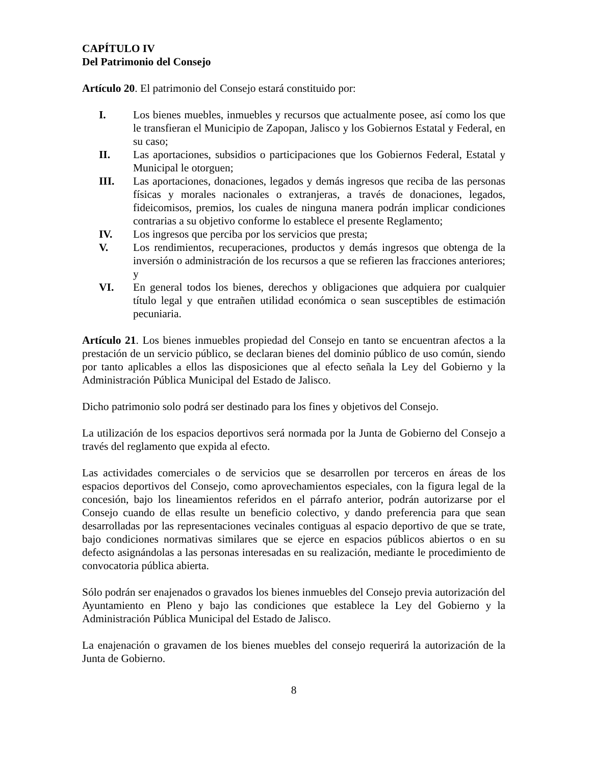CAPÍTULO IV
Del Patrimonio del Consejo
Artículo 20. El patrimonio del Consejo estará constituido por:
I. Los bienes muebles, inmuebles y recursos que actualmente posee, así como los que le transfieran el Municipio de Zapopan, Jalisco y los Gobiernos Estatal y Federal, en su caso;
II. Las aportaciones, subsidios o participaciones que los Gobiernos Federal, Estatal y Municipal le otorguen;
III. Las aportaciones, donaciones, legados y demás ingresos que reciba de las personas físicas y morales nacionales o extranjeras, a través de donaciones, legados, fideicomisos, premios, los cuales de ninguna manera podrán implicar condiciones contrarias a su objetivo conforme lo establece el presente Reglamento;
IV. Los ingresos que perciba por los servicios que presta;
V. Los rendimientos, recuperaciones, productos y demás ingresos que obtenga de la inversión o administración de los recursos a que se refieren las fracciones anteriores; y
VI. En general todos los bienes, derechos y obligaciones que adquiera por cualquier título legal y que entrañen utilidad económica o sean susceptibles de estimación pecuniaria.
Artículo 21. Los bienes inmuebles propiedad del Consejo en tanto se encuentran afectos a la prestación de un servicio público, se declaran bienes del dominio público de uso común, siendo por tanto aplicables a ellos las disposiciones que al efecto señala la Ley del Gobierno y la Administración Pública Municipal del Estado de Jalisco.
Dicho patrimonio solo podrá ser destinado para los fines y objetivos del Consejo.
La utilización de los espacios deportivos será normada por la Junta de Gobierno del Consejo a través del reglamento que expida al efecto.
Las actividades comerciales o de servicios que se desarrollen por terceros en áreas de los espacios deportivos del Consejo, como aprovechamientos especiales, con la figura legal de la concesión, bajo los lineamientos referidos en el párrafo anterior, podrán autorizarse por el Consejo cuando de ellas resulte un beneficio colectivo, y dando preferencia para que sean desarrolladas por las representaciones vecinales contiguas al espacio deportivo de que se trate, bajo condiciones normativas similares que se ejerce en espacios públicos abiertos o en su defecto asignándolas a las personas interesadas en su realización, mediante le procedimiento de convocatoria pública abierta.
Sólo podrán ser enajenados o gravados los bienes inmuebles del Consejo previa autorización del Ayuntamiento en Pleno y bajo las condiciones que establece la Ley del Gobierno y la Administración Pública Municipal del Estado de Jalisco.
La enajenación o gravamen de los bienes muebles del consejo requerirá la autorización de la Junta de Gobierno.
8